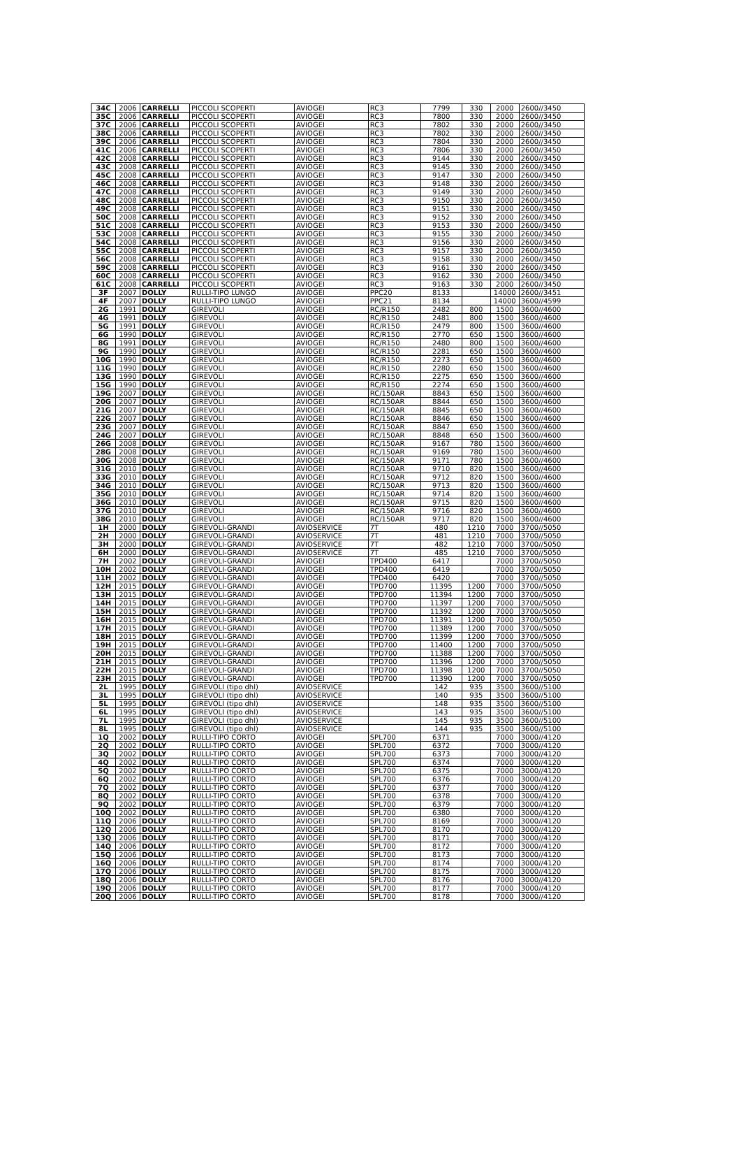| 34C | 2006 | CARRELLI | PICCOLI SCOPERTI | AVIOGEI | RC3 | 7799 | 330 | 2000 | 2600//3450 |
| 35C | 2006 | CARRELLI | PICCOLI SCOPERTI | AVIOGEI | RC3 | 7800 | 330 | 2000 | 2600//3450 |
| 37C | 2006 | CARRELLI | PICCOLI SCOPERTI | AVIOGEI | RC3 | 7802 | 330 | 2000 | 2600//3450 |
| 38C | 2006 | CARRELLI | PICCOLI SCOPERTI | AVIOGEI | RC3 | 7802 | 330 | 2000 | 2600//3450 |
| 39C | 2006 | CARRELLI | PICCOLI SCOPERTI | AVIOGEI | RC3 | 7804 | 330 | 2000 | 2600//3450 |
| 41C | 2006 | CARRELLI | PICCOLI SCOPERTI | AVIOGEI | RC3 | 7806 | 330 | 2000 | 2600//3450 |
| 42C | 2008 | CARRELLI | PICCOLI SCOPERTI | AVIOGEI | RC3 | 9144 | 330 | 2000 | 2600//3450 |
| 43C | 2008 | CARRELLI | PICCOLI SCOPERTI | AVIOGEI | RC3 | 9145 | 330 | 2000 | 2600//3450 |
| 45C | 2008 | CARRELLI | PICCOLI SCOPERTI | AVIOGEI | RC3 | 9147 | 330 | 2000 | 2600//3450 |
| 46C | 2008 | CARRELLI | PICCOLI SCOPERTI | AVIOGEI | RC3 | 9148 | 330 | 2000 | 2600//3450 |
| 47C | 2008 | CARRELLI | PICCOLI SCOPERTI | AVIOGEI | RC3 | 9149 | 330 | 2000 | 2600//3450 |
| 48C | 2008 | CARRELLI | PICCOLI SCOPERTI | AVIOGEI | RC3 | 9150 | 330 | 2000 | 2600//3450 |
| 49C | 2008 | CARRELLI | PICCOLI SCOPERTI | AVIOGEI | RC3 | 9151 | 330 | 2000 | 2600//3450 |
| 50C | 2008 | CARRELLI | PICCOLI SCOPERTI | AVIOGEI | RC3 | 9152 | 330 | 2000 | 2600//3450 |
| 51C | 2008 | CARRELLI | PICCOLI SCOPERTI | AVIOGEI | RC3 | 9153 | 330 | 2000 | 2600//3450 |
| 53C | 2008 | CARRELLI | PICCOLI SCOPERTI | AVIOGEI | RC3 | 9155 | 330 | 2000 | 2600//3450 |
| 54C | 2008 | CARRELLI | PICCOLI SCOPERTI | AVIOGEI | RC3 | 9156 | 330 | 2000 | 2600//3450 |
| 55C | 2008 | CARRELLI | PICCOLI SCOPERTI | AVIOGEI | RC3 | 9157 | 330 | 2000 | 2600//3450 |
| 56C | 2008 | CARRELLI | PICCOLI SCOPERTI | AVIOGEI | RC3 | 9158 | 330 | 2000 | 2600//3450 |
| 59C | 2008 | CARRELLI | PICCOLI SCOPERTI | AVIOGEI | RC3 | 9161 | 330 | 2000 | 2600//3450 |
| 60C | 2008 | CARRELLI | PICCOLI SCOPERTI | AVIOGEI | RC3 | 9162 | 330 | 2000 | 2600//3450 |
| 61C | 2008 | CARRELLI | PICCOLI SCOPERTI | AVIOGEI | RC3 | 9163 | 330 | 2000 | 2600//3450 |
| 3F | 2007 | DOLLY | RULLI-TIPO LUNGO | AVIOGEI | PPC20 | 8133 | | 14000 | 2600//3451 |
| 4F | 2007 | DOLLY | RULLI-TIPO LUNGO | AVIOGEI | PPC21 | 8134 | | 14000 | 3600//4599 |
| 2G | 1991 | DOLLY | GIREVOLI | AVIOGEI | RC/R150 | 2482 | 800 | 1500 | 3600//4600 |
| 4G | 1991 | DOLLY | GIREVOLI | AVIOGEI | RC/R150 | 2481 | 800 | 1500 | 3600//4600 |
| 5G | 1991 | DOLLY | GIREVOLI | AVIOGEI | RC/R150 | 2479 | 800 | 1500 | 3600//4600 |
| 6G | 1990 | DOLLY | GIREVOLI | AVIOGEI | RC/R150 | 2770 | 650 | 1500 | 3600//4600 |
| 8G | 1991 | DOLLY | GIREVOLI | AVIOGEI | RC/R150 | 2480 | 800 | 1500 | 3600//4600 |
| 9G | 1990 | DOLLY | GIREVOLI | AVIOGEI | RC/R150 | 2281 | 650 | 1500 | 3600//4600 |
| 10G | 1990 | DOLLY | GIREVOLI | AVIOGEI | RC/R150 | 2273 | 650 | 1500 | 3600//4600 |
| 11G | 1990 | DOLLY | GIREVOLI | AVIOGEI | RC/R150 | 2280 | 650 | 1500 | 3600//4600 |
| 13G | 1990 | DOLLY | GIREVOLI | AVIOGEI | RC/R150 | 2275 | 650 | 1500 | 3600//4600 |
| 15G | 1990 | DOLLY | GIREVOLI | AVIOGEI | RC/R150 | 2274 | 650 | 1500 | 3600//4600 |
| 19G | 2007 | DOLLY | GIREVOLI | AVIOGEI | RC/150AR | 8843 | 650 | 1500 | 3600//4600 |
| 20G | 2007 | DOLLY | GIREVOLI | AVIOGEI | RC/150AR | 8844 | 650 | 1500 | 3600//4600 |
| 21G | 2007 | DOLLY | GIREVOLI | AVIOGEI | RC/150AR | 8845 | 650 | 1500 | 3600//4600 |
| 22G | 2007 | DOLLY | GIREVOLI | AVIOGEI | RC/150AR | 8846 | 650 | 1500 | 3600//4600 |
| 23G | 2007 | DOLLY | GIREVOLI | AVIOGEI | RC/150AR | 8847 | 650 | 1500 | 3600//4600 |
| 24G | 2007 | DOLLY | GIREVOLI | AVIOGEI | RC/150AR | 8848 | 650 | 1500 | 3600//4600 |
| 26G | 2008 | DOLLY | GIREVOLI | AVIOGEI | RC/150AR | 9167 | 780 | 1500 | 3600//4600 |
| 28G | 2008 | DOLLY | GIREVOLI | AVIOGEI | RC/150AR | 9169 | 780 | 1500 | 3600//4600 |
| 30G | 2008 | DOLLY | GIREVOLI | AVIOGEI | RC/150AR | 9171 | 780 | 1500 | 3600//4600 |
| 31G | 2010 | DOLLY | GIREVOLI | AVIOGEI | RC/150AR | 9710 | 820 | 1500 | 3600//4600 |
| 33G | 2010 | DOLLY | GIREVOLI | AVIOGEI | RC/150AR | 9712 | 820 | 1500 | 3600//4600 |
| 34G | 2010 | DOLLY | GIREVOLI | AVIOGEI | RC/150AR | 9713 | 820 | 1500 | 3600//4600 |
| 35G | 2010 | DOLLY | GIREVOLI | AVIOGEI | RC/150AR | 9714 | 820 | 1500 | 3600//4600 |
| 36G | 2010 | DOLLY | GIREVOLI | AVIOGEI | RC/150AR | 9715 | 820 | 1500 | 3600//4600 |
| 37G | 2010 | DOLLY | GIREVOLI | AVIOGEI | RC/150AR | 9716 | 820 | 1500 | 3600//4600 |
| 38G | 2010 | DOLLY | GIREVOLI | AVIOGEI | RC/150AR | 9717 | 820 | 1500 | 3600//4600 |
| 1H | 2000 | DOLLY | GIREVOLI-GRANDI | AVIOSERVICE | 7T | 480 | 1210 | 7000 | 3700//5050 |
| 2H | 2000 | DOLLY | GIREVOLI-GRANDI | AVIOSERVICE | 7T | 481 | 1210 | 7000 | 3700//5050 |
| 3H | 2000 | DOLLY | GIREVOLI-GRANDI | AVIOSERVICE | 7T | 482 | 1210 | 7000 | 3700//5050 |
| 6H | 2000 | DOLLY | GIREVOLI-GRANDI | AVIOSERVICE | 7T | 485 | 1210 | 7000 | 3700//5050 |
| 7H | 2002 | DOLLY | GIREVOLI-GRANDI | AVIOGEI | TPD400 | 6417 | | 7000 | 3700//5050 |
| 10H | 2002 | DOLLY | GIREVOLI-GRANDI | AVIOGEI | TPD400 | 6419 | | 7000 | 3700//5050 |
| 11H | 2002 | DOLLY | GIREVOLI-GRANDI | AVIOGEI | TPD400 | 6420 | | 7000 | 3700//5050 |
| 12H | 2015 | DOLLY | GIREVOLI-GRANDI | AVIOGEI | TPD700 | 11395 | 1200 | 7000 | 3700//5050 |
| 13H | 2015 | DOLLY | GIREVOLI-GRANDI | AVIOGEI | TPD700 | 11394 | 1200 | 7000 | 3700//5050 |
| 14H | 2015 | DOLLY | GIREVOLI-GRANDI | AVIOGEI | TPD700 | 11397 | 1200 | 7000 | 3700//5050 |
| 15H | 2015 | DOLLY | GIREVOLI-GRANDI | AVIOGEI | TPD700 | 11392 | 1200 | 7000 | 3700//5050 |
| 16H | 2015 | DOLLY | GIREVOLI-GRANDI | AVIOGEI | TPD700 | 11391 | 1200 | 7000 | 3700//5050 |
| 17H | 2015 | DOLLY | GIREVOLI-GRANDI | AVIOGEI | TPD700 | 11389 | 1200 | 7000 | 3700//5050 |
| 18H | 2015 | DOLLY | GIREVOLI-GRANDI | AVIOGEI | TPD700 | 11399 | 1200 | 7000 | 3700//5050 |
| 19H | 2015 | DOLLY | GIREVOLI-GRANDI | AVIOGEI | TPD700 | 11400 | 1200 | 7000 | 3700//5050 |
| 20H | 2015 | DOLLY | GIREVOLI-GRANDI | AVIOGEI | TPD700 | 11388 | 1200 | 7000 | 3700//5050 |
| 21H | 2015 | DOLLY | GIREVOLI-GRANDI | AVIOGEI | TPD700 | 11396 | 1200 | 7000 | 3700//5050 |
| 22H | 2015 | DOLLY | GIREVOLI-GRANDI | AVIOGEI | TPD700 | 11398 | 1200 | 7000 | 3700//5050 |
| 23H | 2015 | DOLLY | GIREVOLI-GRANDI | AVIOGEI | TPD700 | 11390 | 1200 | 7000 | 3700//5050 |
| 2L | 1995 | DOLLY | GIREVOLI (tipo dhl) | AVIOSERVICE | | 142 | 935 | 3500 | 3600//5100 |
| 3L | 1995 | DOLLY | GIREVOLI (tipo dhl) | AVIOSERVICE | | 140 | 935 | 3500 | 3600//5100 |
| 5L | 1995 | DOLLY | GIREVOLI (tipo dhl) | AVIOSERVICE | | 148 | 935 | 3500 | 3600//5100 |
| 6L | 1995 | DOLLY | GIREVOLI (tipo dhl) | AVIOSERVICE | | 143 | 935 | 3500 | 3600//5100 |
| 7L | 1995 | DOLLY | GIREVOLI (tipo dhl) | AVIOSERVICE | | 145 | 935 | 3500 | 3600//5100 |
| 8L | 1995 | DOLLY | GIREVOLI (tipo dhl) | AVIOSERVICE | | 144 | 935 | 3500 | 3600//5100 |
| 1Q | 2002 | DOLLY | RULLI-TIPO CORTO | AVIOGEI | SPL700 | 6371 | | 7000 | 3000//4120 |
| 2Q | 2002 | DOLLY | RULLI-TIPO CORTO | AVIOGEI | SPL700 | 6372 | | 7000 | 3000//4120 |
| 3Q | 2002 | DOLLY | RULLI-TIPO CORTO | AVIOGEI | SPL700 | 6373 | | 7000 | 3000//4120 |
| 4Q | 2002 | DOLLY | RULLI-TIPO CORTO | AVIOGEI | SPL700 | 6374 | | 7000 | 3000//4120 |
| 5Q | 2002 | DOLLY | RULLI-TIPO CORTO | AVIOGEI | SPL700 | 6375 | | 7000 | 3000//4120 |
| 6Q | 2002 | DOLLY | RULLI-TIPO CORTO | AVIOGEI | SPL700 | 6376 | | 7000 | 3000//4120 |
| 7Q | 2002 | DOLLY | RULLI-TIPO CORTO | AVIOGEI | SPL700 | 6377 | | 7000 | 3000//4120 |
| 8Q | 2002 | DOLLY | RULLI-TIPO CORTO | AVIOGEI | SPL700 | 6378 | | 7000 | 3000//4120 |
| 9Q | 2002 | DOLLY | RULLI-TIPO CORTO | AVIOGEI | SPL700 | 6379 | | 7000 | 3000//4120 |
| 10Q | 2002 | DOLLY | RULLI-TIPO CORTO | AVIOGEI | SPL700 | 6380 | | 7000 | 3000//4120 |
| 11Q | 2006 | DOLLY | RULLI-TIPO CORTO | AVIOGEI | SPL700 | 8169 | | 7000 | 3000//4120 |
| 12Q | 2006 | DOLLY | RULLI-TIPO CORTO | AVIOGEI | SPL700 | 8170 | | 7000 | 3000//4120 |
| 13Q | 2006 | DOLLY | RULLI-TIPO CORTO | AVIOGEI | SPL700 | 8171 | | 7000 | 3000//4120 |
| 14Q | 2006 | DOLLY | RULLI-TIPO CORTO | AVIOGEI | SPL700 | 8172 | | 7000 | 3000//4120 |
| 15Q | 2006 | DOLLY | RULLI-TIPO CORTO | AVIOGEI | SPL700 | 8173 | | 7000 | 3000//4120 |
| 16Q | 2006 | DOLLY | RULLI-TIPO CORTO | AVIOGEI | SPL700 | 8174 | | 7000 | 3000//4120 |
| 17Q | 2006 | DOLLY | RULLI-TIPO CORTO | AVIOGEI | SPL700 | 8175 | | 7000 | 3000//4120 |
| 18Q | 2006 | DOLLY | RULLI-TIPO CORTO | AVIOGEI | SPL700 | 8176 | | 7000 | 3000//4120 |
| 19Q | 2006 | DOLLY | RULLI-TIPO CORTO | AVIOGEI | SPL700 | 8177 | | 7000 | 3000//4120 |
| 20Q | 2006 | DOLLY | RULLI-TIPO CORTO | AVIOGEI | SPL700 | 8178 | | 7000 | 3000//4120 |